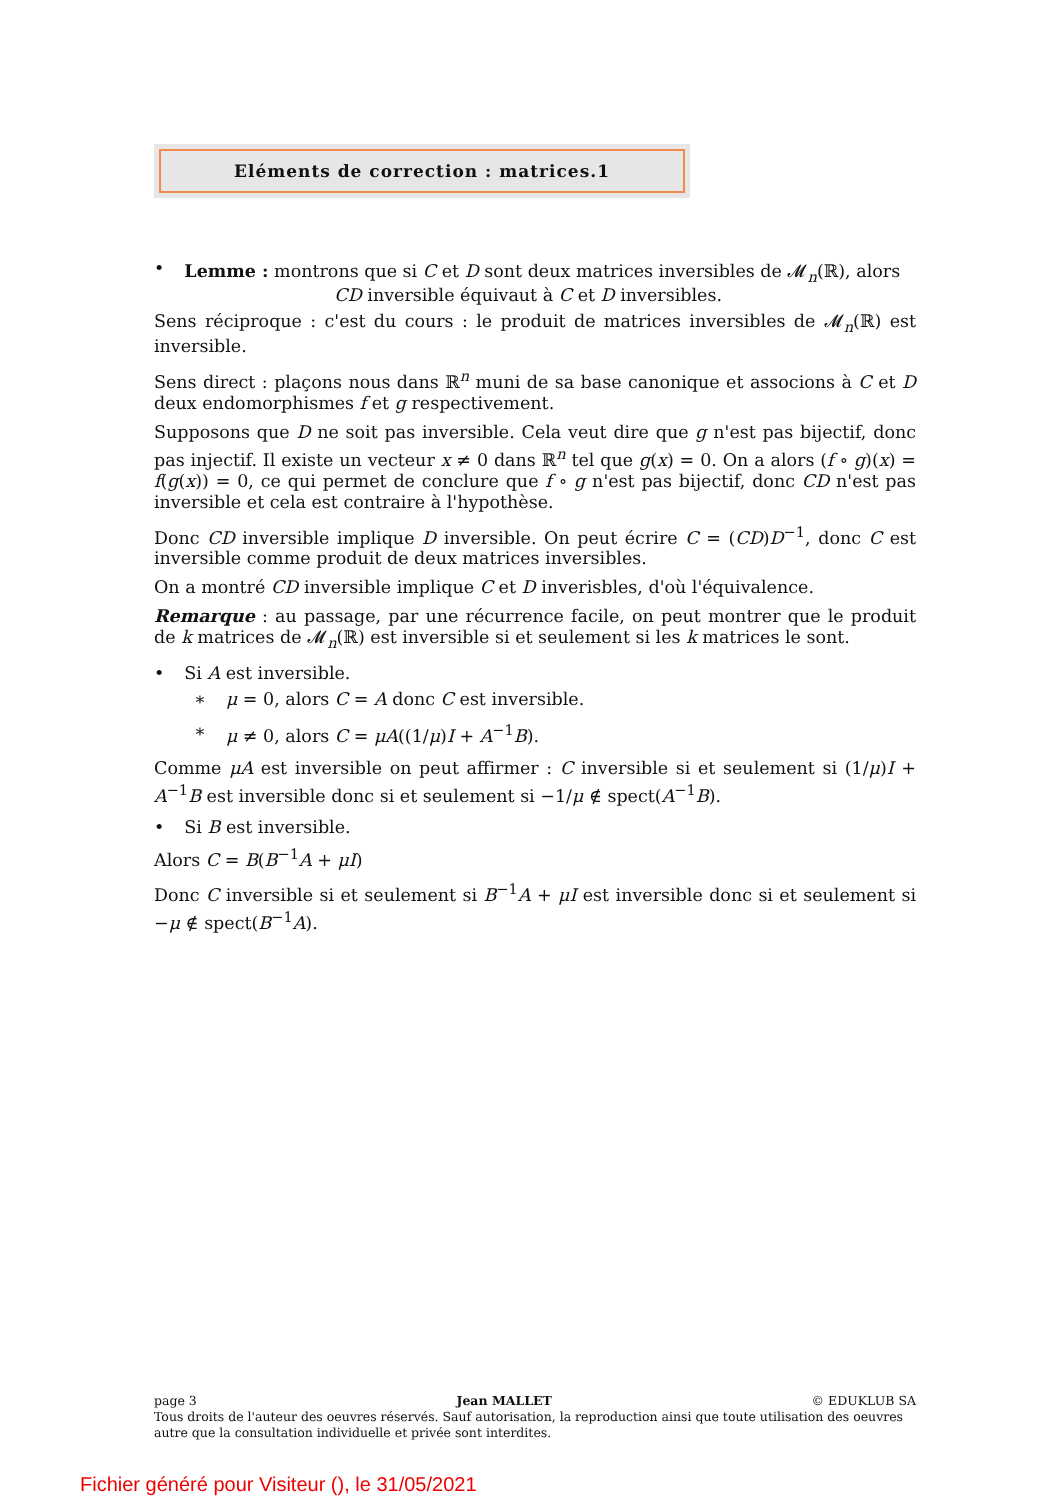Eléments de correction : matrices.1
• Lemme : montrons que si C et D sont deux matrices inversibles de 𝓜<sub>n</sub>(ℝ), alors
CD inversible équivaut à C et D inversibles.
Sens réciproque : c'est du cours : le produit de matrices inversibles de 𝓜<sub>n</sub>(ℝ) est inversible.
Sens direct : plaçons nous dans ℝ<sup>n</sup> muni de sa base canonique et associons à C et D deux endomorphismes f et g respectivement.
Supposons que D ne soit pas inversible. Cela veut dire que g n'est pas bijectif, donc pas injectif. Il existe un vecteur x ≠ 0 dans ℝ<sup>n</sup> tel que g(x) = 0. On a alors (f ∘ g)(x) = f(g(x)) = 0, ce qui permet de conclure que f ∘ g n'est pas bijectif, donc CD n'est pas inversible et cela est contraire à l'hypothèse.
Donc CD inversible implique D inversible. On peut écrire C = (CD)D<sup>−1</sup>, donc C est inversible comme produit de deux matrices inversibles.
On a montré CD inversible implique C et D inverisbles, d'où l'équivalence.
Remarque : au passage, par une récurrence facile, on peut montrer que le produit de k matrices de 𝓜<sub>n</sub>(ℝ) est inversible si et seulement si les k matrices le sont.
• Si A est inversible.
∗ μ = 0, alors C = A donc C est inversible.
∗ μ ≠ 0, alors C = μA((1/μ)I + A<sup>−1</sup>B).
Comme μA est inversible on peut affirmer : C inversible si et seulement si (1/μ)I + A<sup>−1</sup>B est inversible donc si et seulement si −1/μ ∉ spect(A<sup>−1</sup>B).
• Si B est inversible.
Alors C = B(B<sup>−1</sup>A + μI)
Donc C inversible si et seulement si B<sup>−1</sup>A + μI est inversible donc si et seulement si −μ ∉ spect(B<sup>−1</sup>A).
page 3 Jean MALLET © EDUKLUB SA
Tous droits de l'auteur des oeuvres réservés. Sauf autorisation, la reproduction ainsi que toute utilisation des oeuvres autre que la consultation individuelle et privée sont interdites.
Fichier généré pour Visiteur (), le 31/05/2021